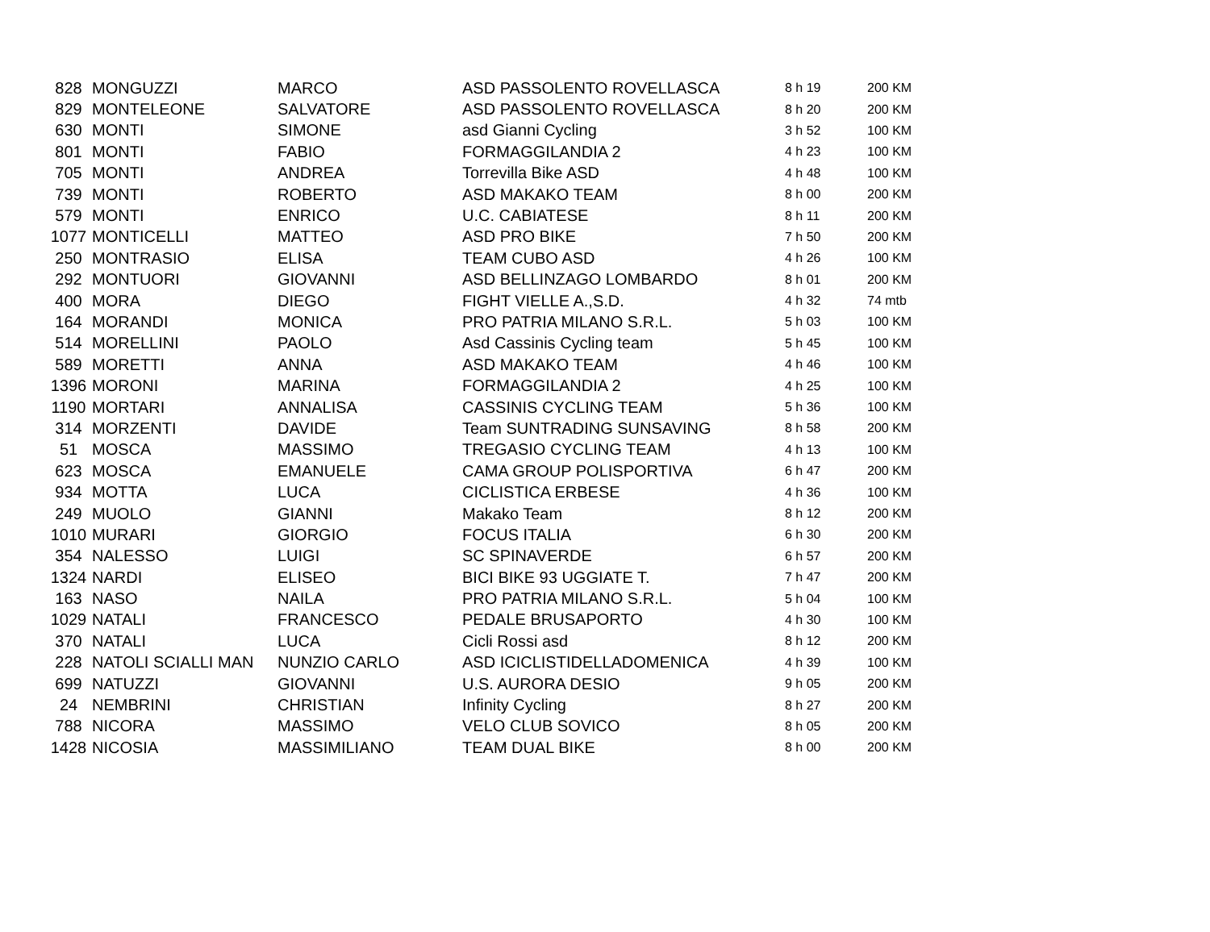| 828 | MONGUZZI | MARCO | ASD PASSOLENTO ROVELLASCA | 8 h 19 | 200 KM |
| 829 | MONTELEONE | SALVATORE | ASD PASSOLENTO ROVELLASCA | 8 h 20 | 200 KM |
| 630 | MONTI | SIMONE | asd Gianni Cycling | 3 h 52 | 100 KM |
| 801 | MONTI | FABIO | FORMAGGILANDIA 2 | 4 h 23 | 100 KM |
| 705 | MONTI | ANDREA | Torrevilla Bike ASD | 4 h 48 | 100 KM |
| 739 | MONTI | ROBERTO | ASD MAKAKO TEAM | 8 h 00 | 200 KM |
| 579 | MONTI | ENRICO | U.C. CABIATESE | 8 h 11 | 200 KM |
| 1077 | MONTICELLI | MATTEO | ASD PRO BIKE | 7 h 50 | 200 KM |
| 250 | MONTRASIO | ELISA | TEAM CUBO ASD | 4 h 26 | 100 KM |
| 292 | MONTUORI | GIOVANNI | ASD BELLINZAGO LOMBARDO | 8 h 01 | 200 KM |
| 400 | MORA | DIEGO | FIGHT VIELLE A.,S.D. | 4 h 32 | 74 mtb |
| 164 | MORANDI | MONICA | PRO PATRIA MILANO S.R.L. | 5 h 03 | 100 KM |
| 514 | MORELLINI | PAOLO | Asd Cassinis Cycling team | 5 h 45 | 100 KM |
| 589 | MORETTI | ANNA | ASD MAKAKO TEAM | 4 h 46 | 100 KM |
| 1396 | MORONI | MARINA | FORMAGGILANDIA 2 | 4 h 25 | 100 KM |
| 1190 | MORTARI | ANNALISA | CASSINIS CYCLING TEAM | 5 h 36 | 100 KM |
| 314 | MORZENTI | DAVIDE | Team SUNTRADING SUNSAVING | 8 h 58 | 200 KM |
| 51 | MOSCA | MASSIMO | TREGASIO CYCLING TEAM | 4 h 13 | 100 KM |
| 623 | MOSCA | EMANUELE | CAMA GROUP POLISPORTIVA | 6 h 47 | 200 KM |
| 934 | MOTTA | LUCA | CICLISTICA ERBESE | 4 h 36 | 100 KM |
| 249 | MUOLO | GIANNI | Makako Team | 8 h 12 | 200 KM |
| 1010 | MURARI | GIORGIO | FOCUS ITALIA | 6 h 30 | 200 KM |
| 354 | NALESSO | LUIGI | SC SPINAVERDE | 6 h 57 | 200 KM |
| 1324 | NARDI | ELISEO | BICI BIKE 93 UGGIATE T. | 7 h 47 | 200 KM |
| 163 | NASO | NAILA | PRO PATRIA MILANO S.R.L. | 5 h 04 | 100 KM |
| 1029 | NATALI | FRANCESCO | PEDALE BRUSAPORTO | 4 h 30 | 100 KM |
| 370 | NATALI | LUCA | Cicli Rossi asd | 8 h 12 | 200 KM |
| 228 | NATOLI SCIALLI MAN | NUNZIO CARLO | ASD ICICLISTIDELLADOMENICA | 4 h 39 | 100 KM |
| 699 | NATUZZI | GIOVANNI | U.S. AURORA DESIO | 9 h 05 | 200 KM |
| 24 | NEMBRINI | CHRISTIAN | Infinity Cycling | 8 h 27 | 200 KM |
| 788 | NICORA | MASSIMO | VELO CLUB SOVICO | 8 h 05 | 200 KM |
| 1428 | NICOSIA | MASSIMILIANO | TEAM DUAL BIKE | 8 h 00 | 200 KM |